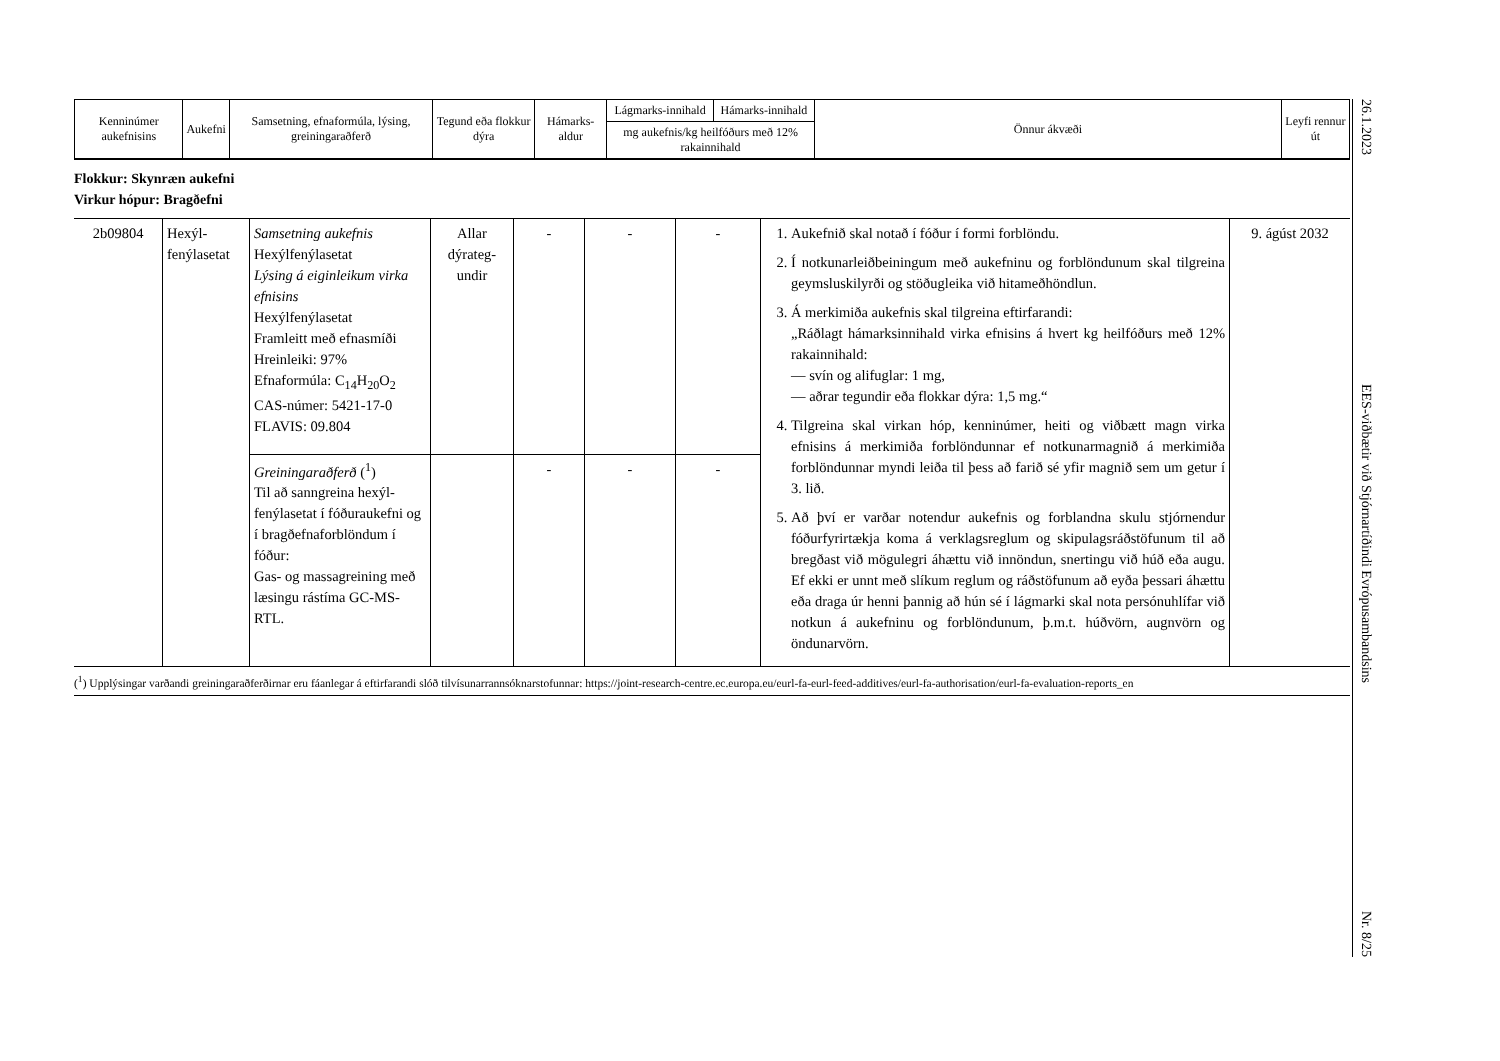| Kenninúmer aukefnisins | Aukefni | Samsetning, efnaformúla, lýsing, greiningaraðferð | Tegund eða flokkur dýra | Hámarks-aldur | Lágmarks-innihald | Hámarks-innihald | Önnur ákvæði | Leyfi rennur út |
| --- | --- | --- | --- | --- | --- | --- | --- | --- |
| | | | | | mg aukefnis/kg heilfóðurs með 12% rakainnihald | | | |
Flokkur: Skynræn aukefni
Virkur hópur: Bragðefni
| 2b09804 | Hexýl-fenýlasetat | Samsetning aukefnis Hexýlfenýlasetat Lýsing á eiginleikum virka efnisins Hexýlfenýlasetat Framleitt með efnasmíði Hreinleiki: 97% Efnaformúla: C<sub>14</sub>H<sub>20</sub>O<sub>2</sub> CAS-númer: 5421-17-0 FLAVIS: 09.804 | Allar dýrateg-undir | - | - | - | 1. Aukefnið skal notað í fóður í formi forblöndu. 2. Í notkunarleiðbeiningum með aukefninu og forblöndunum skal tilgreina geymsluskilyrði og stöðugleika við hitameðhöndlun. 3. Á merkimiða aukefnis skal tilgreina eftirfarandi: „Ráðlagt hámarksinnihald virka efnisins á hvert kg heilfóðurs með 12% rakainnihald: — svín og alifuglar: 1 mg, — aðrar tegundir eða flokkar dýra: 1,5 mg.“ 4. Tilgreina skal virkan hóp, kenninúmer, heiti og viðbætt magn virka efnisins á merkimiða forblöndunnar ef notkunarmagnið á merkimiða forblöndunnar myndi leiða til þess að farið sé yfir magnið sem um getur í 3. lið. 5. Að því er varðar notendur aukefnis og forblandna skulu stjórnendur fóðurfyrirtækja koma á verklagsreglum og skipulagsráðstöfunum til að bregðast við mögulegri áhættu við innöndun, snertingu við húð eða augu. Ef ekki er unnt með slíkum reglum og ráðstöfunum að eyða þessari áhættu eða draga úr henni þannig að hún sé í lágmarki skal nota persónuhlífar við notkun á aukefninu og forblöndunum, þ.m.t. húðvörn, augnvörn og öndunarvörn. | 9. ágúst 2032 |
| | | Greiningaraðferð (<sup>1</sup>) Til að sanngreina hexýl-fenýlasetat í fóðuraukefni og í bragðefnaforblöndum í fóður: Gas- og massagreining með læsingu rástíma GC-MS-RTL. | | - | - | - | | |
(<sup>1</sup>) Upplýsingar varðandi greiningaraðferðirnar eru fáanlegar á eftirfarandi slóð tilvísunarrannsóknarstofunnar: https://joint-research-centre.ec.europa.eu/eurl-fa-eurl-feed-additives/eurl-fa-authorisation/eurl-fa-evaluation-reports_en
26.1.2023 EES-viðbætir við Stjórnartíðindi Evrópusambandsins Nr. 8/25